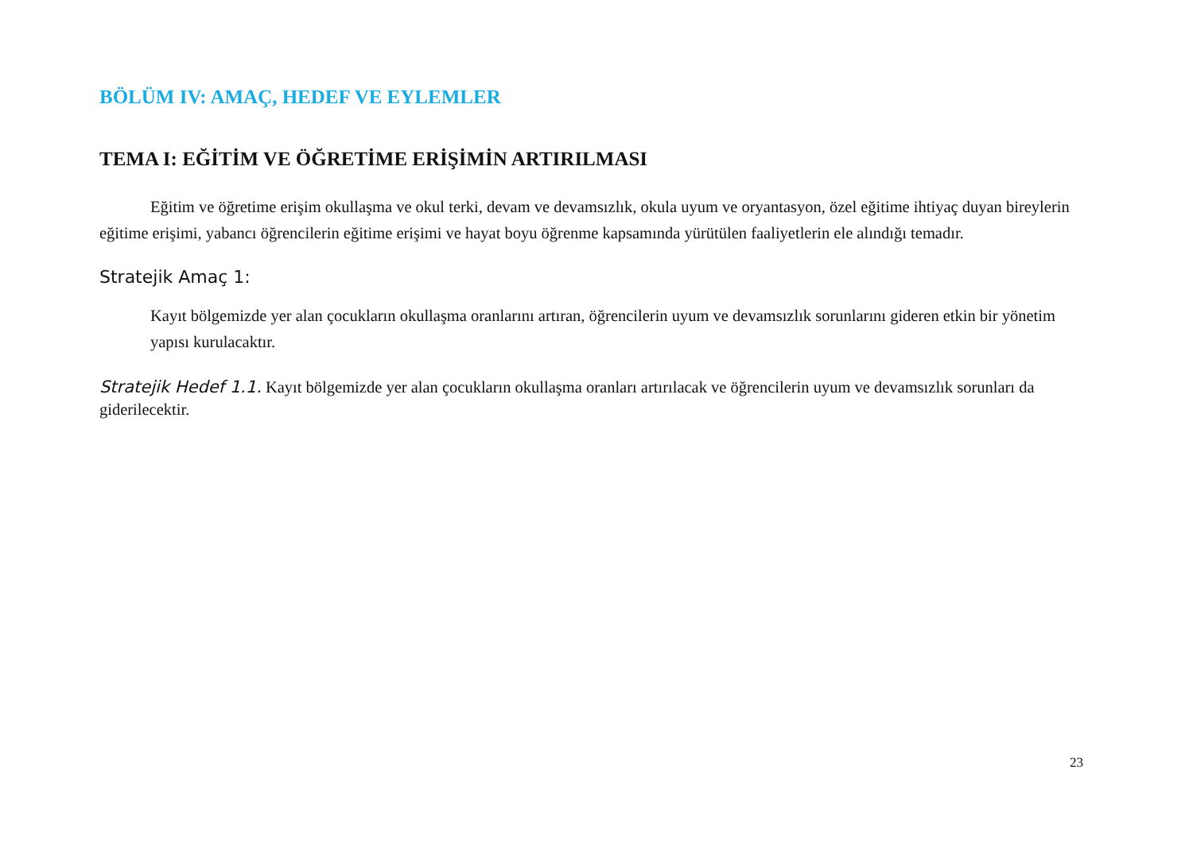BÖLÜM IV: AMAÇ, HEDEF VE EYLEMLER
TEMA I: EĞİTİM VE ÖĞRETİME ERİŞİMİN ARTIRILMASI
Eğitim ve öğretime erişim okullaşma ve okul terki, devam ve devamsızlık, okula uyum ve oryantasyon, özel eğitime ihtiyaç duyan bireylerin eğitime erişimi, yabancı öğrencilerin eğitime erişimi ve hayat boyu öğrenme kapsamında yürütülen faaliyetlerin ele alındığı temadır.
Stratejik Amaç 1:
Kayıt bölgemizde yer alan çocukların okullaşma oranlarını artıran, öğrencilerin uyum ve devamsızlık sorunlarını gideren etkin bir yönetim yapısı kurulacaktır.
Stratejik Hedef 1.1. Kayıt bölgemizde yer alan çocukların okullaşma oranları artırılacak ve öğrencilerin uyum ve devamsızlık sorunları da giderilecektir.
23